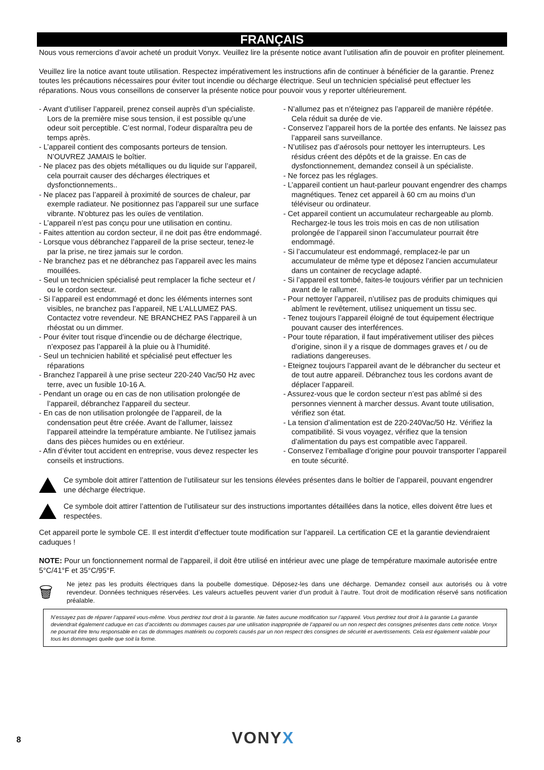FRANÇAIS
Nous vous remercions d’avoir acheté un produit Vonyx. Veuillez lire la présente notice avant l’utilisation afin de pouvoir en profiter pleinement.
Veuillez lire la notice avant toute utilisation. Respectez impérativement les instructions afin de continuer à bénéficier de la garantie. Prenez toutes les précautions nécessaires pour éviter tout incendie ou décharge électrique. Seul un technicien spécialisé peut effectuer les réparations. Nous vous conseillons de conserver la présente notice pour pouvoir vous y reporter ultérieurement.
- Avant d’utiliser l’appareil, prenez conseil auprès d’un spécialiste. Lors de la première mise sous tension, il est possible qu’une odeur soit perceptible. C’est normal, l’odeur disparaîtra peu de temps après.
- L’appareil contient des composants porteurs de tension. N’OUVREZ JAMAIS le boîtier.
- Ne placez pas des objets métalliques ou du liquide sur l’appareil, cela pourrait causer des décharges électriques et dysfonctionnements..
- Ne placez pas l’appareil à proximité de sources de chaleur, par exemple radiateur. Ne positionnez pas l’appareil sur une surface vibrante. N’obturez pas les ouïes de ventilation.
- L’appareil n’est pas conçu pour une utilisation en continu.
- Faites attention au cordon secteur, il ne doit pas être endommagé.
- Lorsque vous débranchez l’appareil de la prise secteur, tenez-le par la prise, ne tirez jamais sur le cordon.
- Ne branchez pas et ne débranchez pas l’appareil avec les mains mouillées.
- Seul un technicien spécialisé peut remplacer la fiche secteur et / ou le cordon secteur.
- Si l’appareil est endommagé et donc les éléments internes sont visibles, ne branchez pas l’appareil, NE L’ALLUMEZ PAS. Contactez votre revendeur. NE BRANCHEZ PAS l’appareil à un rhéostat ou un dimmer.
- Pour éviter tout risque d’incendie ou de décharge électrique, n’exposez pas l’appareil à la pluie ou à l’humidité.
- Seul un technicien habilité et spécialisé peut effectuer les réparations
- Branchez l’appareil à une prise secteur 220-240 Vac/50 Hz avec terre, avec un fusible 10-16 A.
- Pendant un orage ou en cas de non utilisation prolongée de l’appareil, débranchez l’appareil du secteur.
- En cas de non utilisation prolongée de l’appareil, de la condensation peut être créée. Avant de l’allumer, laissez l’appareil atteindre la température ambiante. Ne l’utilisez jamais dans des pièces humides ou en extérieur.
- Afin d’éviter tout accident en entreprise, vous devez respecter les conseils et instructions.
- N’allumez pas et n’éteignez pas l’appareil de manière répétée. Cela réduit sa durée de vie.
- Conservez l’appareil hors de la portée des enfants. Ne laissez pas l’appareil sans surveillance.
- N’utilisez pas d’aérosols pour nettoyer les interrupteurs. Les résidus créent des dépôts et de la graisse. En cas de dysfonctionnement, demandez conseil à un spécialiste.
- Ne forcez pas les réglages.
- L’appareil contient un haut-parleur pouvant engendrer des champs magnétiques. Tenez cet appareil à 60 cm au moins d’un téléviseur ou ordinateur.
- Cet appareil contient un accumulateur rechargeable au plomb. Rechargez-le tous les trois mois en cas de non utilisation prolongée de l’appareil sinon l’accumulateur pourrait être endommagé.
- Si l’accumulateur est endommagé, remplacez-le par un accumulateur de même type et déposez l’ancien accumulateur dans un container de recyclage adapté.
- Si l’appareil est tombé, faites-le toujours vérifier par un technicien avant de le rallumer.
- Pour nettoyer l’appareil, n’utilisez pas de produits chimiques qui abîment le revêtement, utilisez uniquement un tissu sec.
- Tenez toujours l’appareil éloigné de tout équipement électrique pouvant causer des interférences.
- Pour toute réparation, il faut impérativement utiliser des pièces d’origine, sinon il y a risque de dommages graves et / ou de radiations dangereuses.
- Eteignez toujours l’appareil avant de le débrancher du secteur et de tout autre appareil. Débranchez tous les cordons avant de déplacer l’appareil.
- Assurez-vous que le cordon secteur n’est pas abîmé si des personnes viennent à marcher dessus. Avant toute utilisation, vérifiez son état.
- La tension d’alimentation est de 220-240Vac/50 Hz. Vérifiez la compatibilité. Si vous voyagez, vérifiez que la tension d’alimentation du pays est compatible avec l’appareil.
- Conservez l’emballage d’origine pour pouvoir transporter l’appareil en toute sécurité.
Ce symbole doit attirer l’attention de l’utilisateur sur les tensions élevées présentes dans le boîtier de l’appareil, pouvant engendrer une décharge électrique.
Ce symbole doit attirer l’attention de l’utilisateur sur des instructions importantes détaillées dans la notice, elles doivent être lues et respectées.
Cet appareil porte le symbole CE. Il est interdit d’effectuer toute modification sur l’appareil. La certification CE et la garantie deviendraient caduques !
NOTE: Pour un fonctionnement normal de l’appareil, il doit être utilisé en intérieur avec une plage de température maximale autorisée entre 5°C/41°F et 35°C/95°F.
🗑
Ne jetez pas les produits électriques dans la poubelle domestique. Déposez-les dans une décharge. Demandez conseil aux autorisés ou à votre revendeur. Données techniques réservées. Les valeurs actuelles peuvent varier d’un produit à l’autre. Tout droit de modification réservé sans notification préalable.
N’essayez pas de réparer l’appareil vous-même. Vous perdriez tout droit à la garantie. Ne faites aucune modification sur l’appareil. Vous perdriez tout droit à la garantie La garantie deviendrait également caduque en cas d’accidents ou dommages causes par une utilisation inappropriée de l’appareil ou un non respect des consignes présentes dans cette notice. Vonyx ne pourrait être tenu responsable en cas de dommages matériels ou corporels causés par un non respect des consignes de sécurité et avertissements. Cela est également valable pour tous les dommages quelle que soit la forme.
8 VONYX